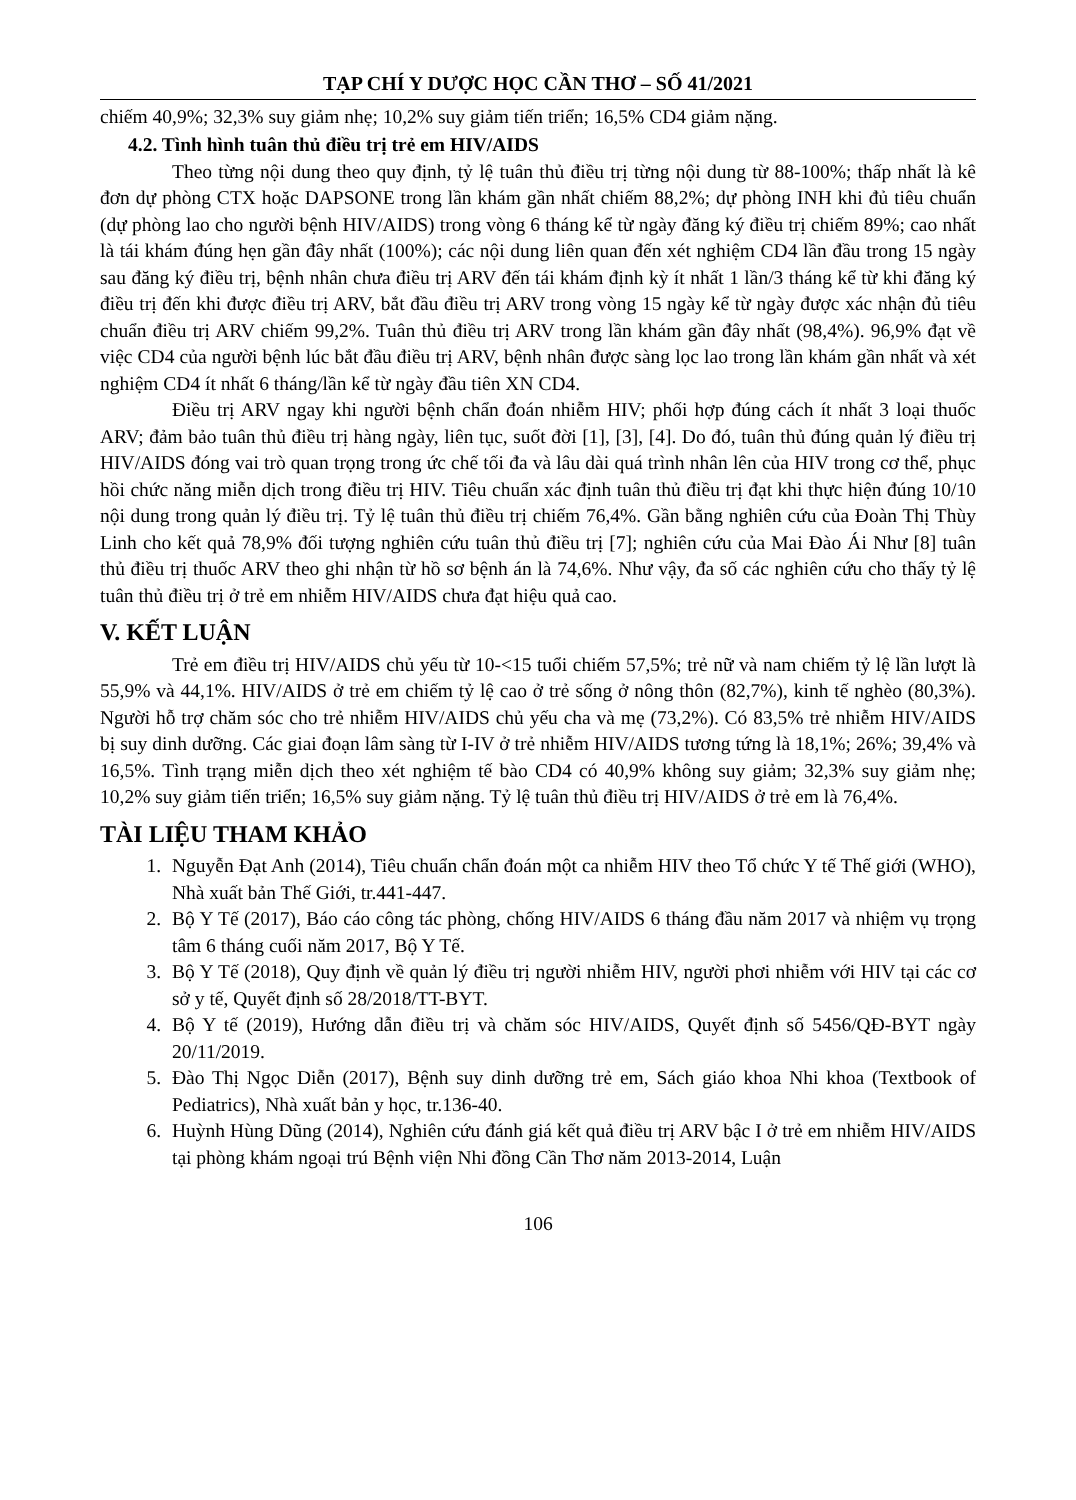TẠP CHÍ Y DƯỢC HỌC CẦN THƠ – SỐ 41/2021
chiếm 40,9%; 32,3% suy giảm nhẹ; 10,2% suy giảm tiến triển; 16,5% CD4 giảm nặng.
4.2. Tình hình tuân thủ điều trị trẻ em HIV/AIDS
Theo từng nội dung theo quy định, tỷ lệ tuân thủ điều trị từng nội dung từ 88-100%; thấp nhất là kê đơn dự phòng CTX hoặc DAPSONE trong lần khám gần nhất chiếm 88,2%; dự phòng INH khi đủ tiêu chuẩn (dự phòng lao cho người bệnh HIV/AIDS) trong vòng 6 tháng kể từ ngày đăng ký điều trị chiếm 89%; cao nhất là tái khám đúng hẹn gần đây nhất (100%); các nội dung liên quan đến xét nghiệm CD4 lần đầu trong 15 ngày sau đăng ký điều trị, bệnh nhân chưa điều trị ARV đến tái khám định kỳ ít nhất 1 lần/3 tháng kể từ khi đăng ký điều trị đến khi được điều trị ARV, bắt đầu điều trị ARV trong vòng 15 ngày kể từ ngày được xác nhận đủ tiêu chuẩn điều trị ARV chiếm 99,2%. Tuân thủ điều trị ARV trong lần khám gần đây nhất (98,4%). 96,9% đạt về việc CD4 của người bệnh lúc bắt đầu điều trị ARV, bệnh nhân được sàng lọc lao trong lần khám gần nhất và xét nghiệm CD4 ít nhất 6 tháng/lần kể từ ngày đầu tiên XN CD4.
Điều trị ARV ngay khi người bệnh chẩn đoán nhiễm HIV; phối hợp đúng cách ít nhất 3 loại thuốc ARV; đảm bảo tuân thủ điều trị hàng ngày, liên tục, suốt đời [1], [3], [4]. Do đó, tuân thủ đúng quản lý điều trị HIV/AIDS đóng vai trò quan trọng trong ức chế tối đa và lâu dài quá trình nhân lên của HIV trong cơ thể, phục hồi chức năng miễn dịch trong điều trị HIV. Tiêu chuẩn xác định tuân thủ điều trị đạt khi thực hiện đúng 10/10 nội dung trong quản lý điều trị. Tỷ lệ tuân thủ điều trị chiếm 76,4%. Gần bằng nghiên cứu của Đoàn Thị Thùy Linh cho kết quả 78,9% đối tượng nghiên cứu tuân thủ điều trị [7]; nghiên cứu của Mai Đào Ái Như [8] tuân thủ điều trị thuốc ARV theo ghi nhận từ hồ sơ bệnh án là 74,6%. Như vậy, đa số các nghiên cứu cho thấy tỷ lệ tuân thủ điều trị ở trẻ em nhiễm HIV/AIDS chưa đạt hiệu quả cao.
V. KẾT LUẬN
Trẻ em điều trị HIV/AIDS chủ yếu từ 10-<15 tuổi chiếm 57,5%; trẻ nữ và nam chiếm tỷ lệ lần lượt là 55,9% và 44,1%. HIV/AIDS ở trẻ em chiếm tỷ lệ cao ở trẻ sống ở nông thôn (82,7%), kinh tế nghèo (80,3%). Người hỗ trợ chăm sóc cho trẻ nhiễm HIV/AIDS chủ yếu cha và mẹ (73,2%). Có 83,5% trẻ nhiễm HIV/AIDS bị suy dinh dưỡng. Các giai đoạn lâm sàng từ I-IV ở trẻ nhiễm HIV/AIDS tương tứng là 18,1%; 26%; 39,4% và 16,5%. Tình trạng miễn dịch theo xét nghiệm tế bào CD4 có 40,9% không suy giảm; 32,3% suy giảm nhẹ; 10,2% suy giảm tiến triển; 16,5% suy giảm nặng. Tỷ lệ tuân thủ điều trị HIV/AIDS ở trẻ em là 76,4%.
TÀI LIỆU THAM KHẢO
1. Nguyễn Đạt Anh (2014), Tiêu chuẩn chẩn đoán một ca nhiễm HIV theo Tổ chức Y tế Thế giới (WHO), Nhà xuất bản Thế Giới, tr.441-447.
2. Bộ Y Tế (2017), Báo cáo công tác phòng, chống HIV/AIDS 6 tháng đầu năm 2017 và nhiệm vụ trọng tâm 6 tháng cuối năm 2017, Bộ Y Tế.
3. Bộ Y Tế (2018), Quy định về quản lý điều trị người nhiễm HIV, người phơi nhiễm với HIV tại các cơ sở y tế, Quyết định số 28/2018/TT-BYT.
4. Bộ Y tế (2019), Hướng dẫn điều trị và chăm sóc HIV/AIDS, Quyết định số 5456/QĐ-BYT ngày 20/11/2019.
5. Đào Thị Ngọc Diễn (2017), Bệnh suy dinh dưỡng trẻ em, Sách giáo khoa Nhi khoa (Textbook of Pediatrics), Nhà xuất bản y học, tr.136-40.
6. Huỳnh Hùng Dũng (2014), Nghiên cứu đánh giá kết quả điều trị ARV bậc I ở trẻ em nhiễm HIV/AIDS tại phòng khám ngoại trú Bệnh viện Nhi đồng Cần Thơ năm 2013-2014, Luận
106